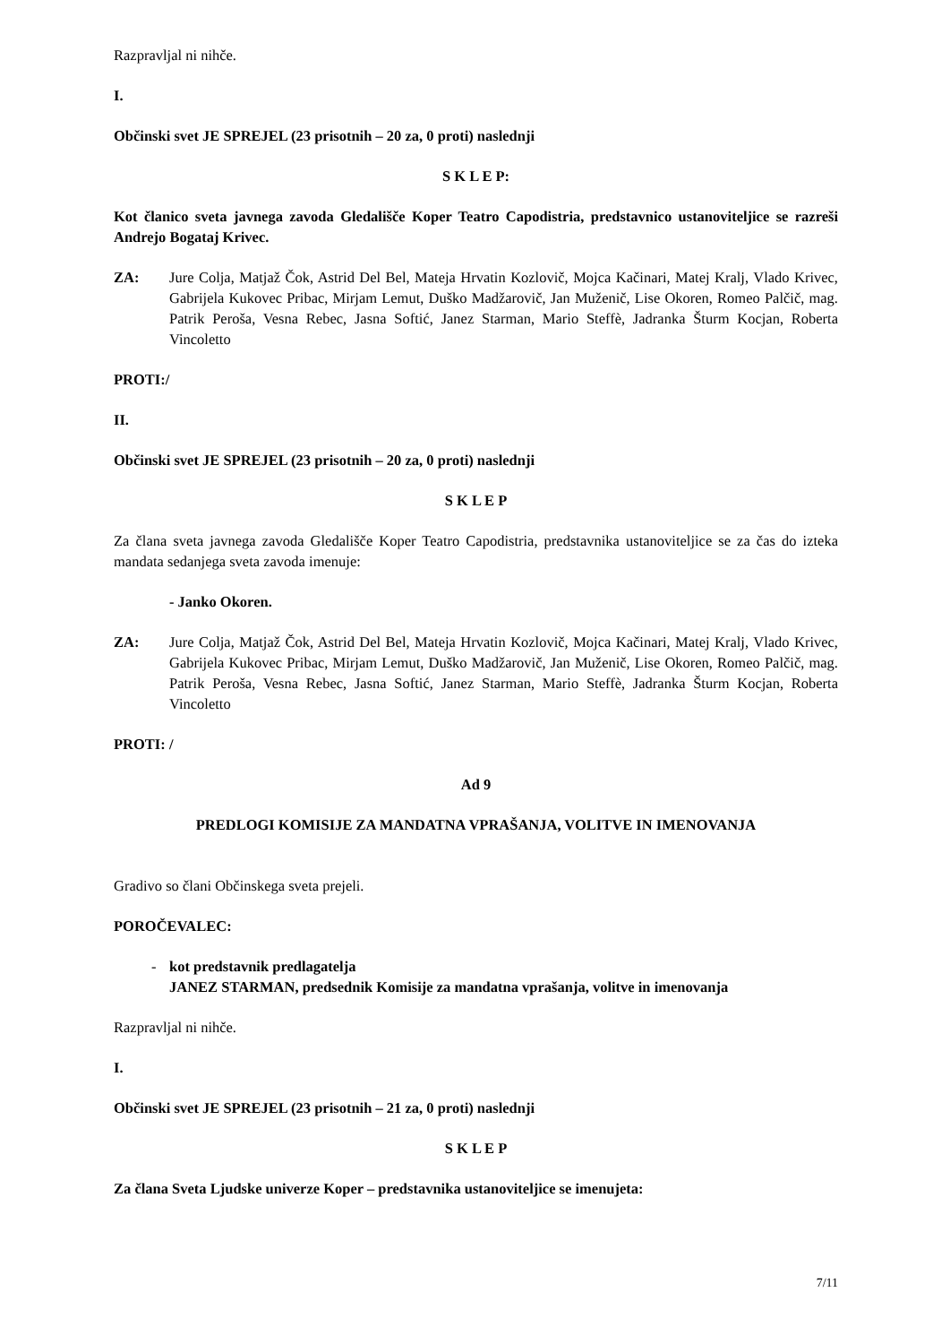Razpravljal ni nihče.
I.
Občinski svet JE SPREJEL (23 prisotnih – 20 za, 0 proti) naslednji
S K L E P:
Kot članico sveta javnega zavoda Gledališče Koper Teatro Capodistria, predstavnico ustanoviteljice se razreši Andrejo Bogataj Krivec.
ZA: Jure Colja, Matjaž Čok, Astrid Del Bel, Mateja Hrvatin Kozlovič, Mojca Kačinari, Matej Kralj, Vlado Krivec, Gabrijela Kukovec Pribac, Mirjam Lemut, Duško Madžarovič, Jan Muženič, Lise Okoren, Romeo Palčič, mag. Patrik Peroša, Vesna Rebec, Jasna Softić, Janez Starman, Mario Steffè, Jadranka Šturm Kocjan, Roberta Vincoletto
PROTI:/
II.
Občinski svet JE SPREJEL (23 prisotnih – 20 za, 0 proti) naslednji
S K L E P
Za člana sveta javnega zavoda Gledališče Koper Teatro Capodistria, predstavnika ustanoviteljice se za čas do izteka mandata sedanjega sveta zavoda imenuje:
- Janko Okoren.
ZA: Jure Colja, Matjaž Čok, Astrid Del Bel, Mateja Hrvatin Kozlovič, Mojca Kačinari, Matej Kralj, Vlado Krivec, Gabrijela Kukovec Pribac, Mirjam Lemut, Duško Madžarovič, Jan Muženič, Lise Okoren, Romeo Palčič, mag. Patrik Peroša, Vesna Rebec, Jasna Softić, Janez Starman, Mario Steffè, Jadranka Šturm Kocjan, Roberta Vincoletto
PROTI: /
Ad 9
PREDLOGI KOMISIJE ZA MANDATNA VPRAŠANJA, VOLITVE IN IMENOVANJA
Gradivo so člani Občinskega sveta prejeli.
POROČEVALEC:
- kot predstavnik predlagatelja
JANEZ STARMAN, predsednik Komisije za mandatna vprašanja, volitve in imenovanja
Razpravljal ni nihče.
I.
Občinski svet JE SPREJEL (23 prisotnih – 21 za, 0 proti) naslednji
S K L E P
Za člana Sveta Ljudske univerze Koper – predstavnika ustanoviteljice se imenujeta:
7/11